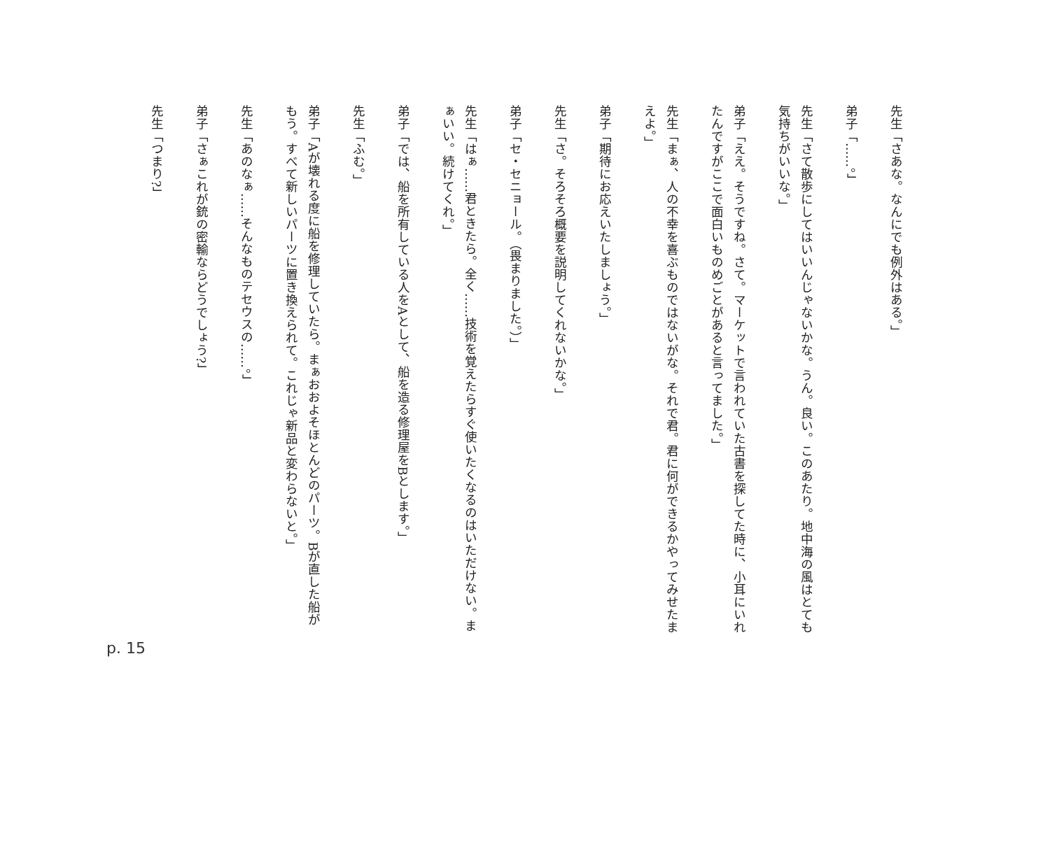先生「さあな。なんにでも例外はある。」
弟子「……。」
先生「さて散歩にしてはいいんじゃないかな。うん。良い。このあたり。地中海の風はとても気持ちがいいな。」
弟子「ええ。そうですね。さて。マーケットで言われていた古書を探してた時に、小耳にいれたんですがここで面白いものめごとがあると言ってました。」
先生「まぁ、人の不幸を喜ぶものではないがな。それで君。君に何ができるかやってみせたまえよ。」
弟子「期待にお応えいたしましょう。」
先生「さ。そろそろ概要を説明してくれないかな。」
弟子「セ・セニョール。（畏まりました。）」
先生「はぁ……君ときたら。全く……技術を覚えたらすぐ使いたくなるのはいただけない。まぁいい。続けてくれ。」
弟子「では、船を所有している人をAとして、船を造る修理屋をBとします。」
先生「ふむ。」
弟子「Aが壊れる度に船を修理していたら。まぁおおよそほとんどのパーツ。Bが直した船がもう。すべて新しいパーツに置き換えられて。これじゃ新品と変わらないと。」
先生「あのなぁ……そんなものテセウスの……。」
弟子「さぁこれが銃の密輸ならどうでしょう?」
先生「つまり?」
p. 15